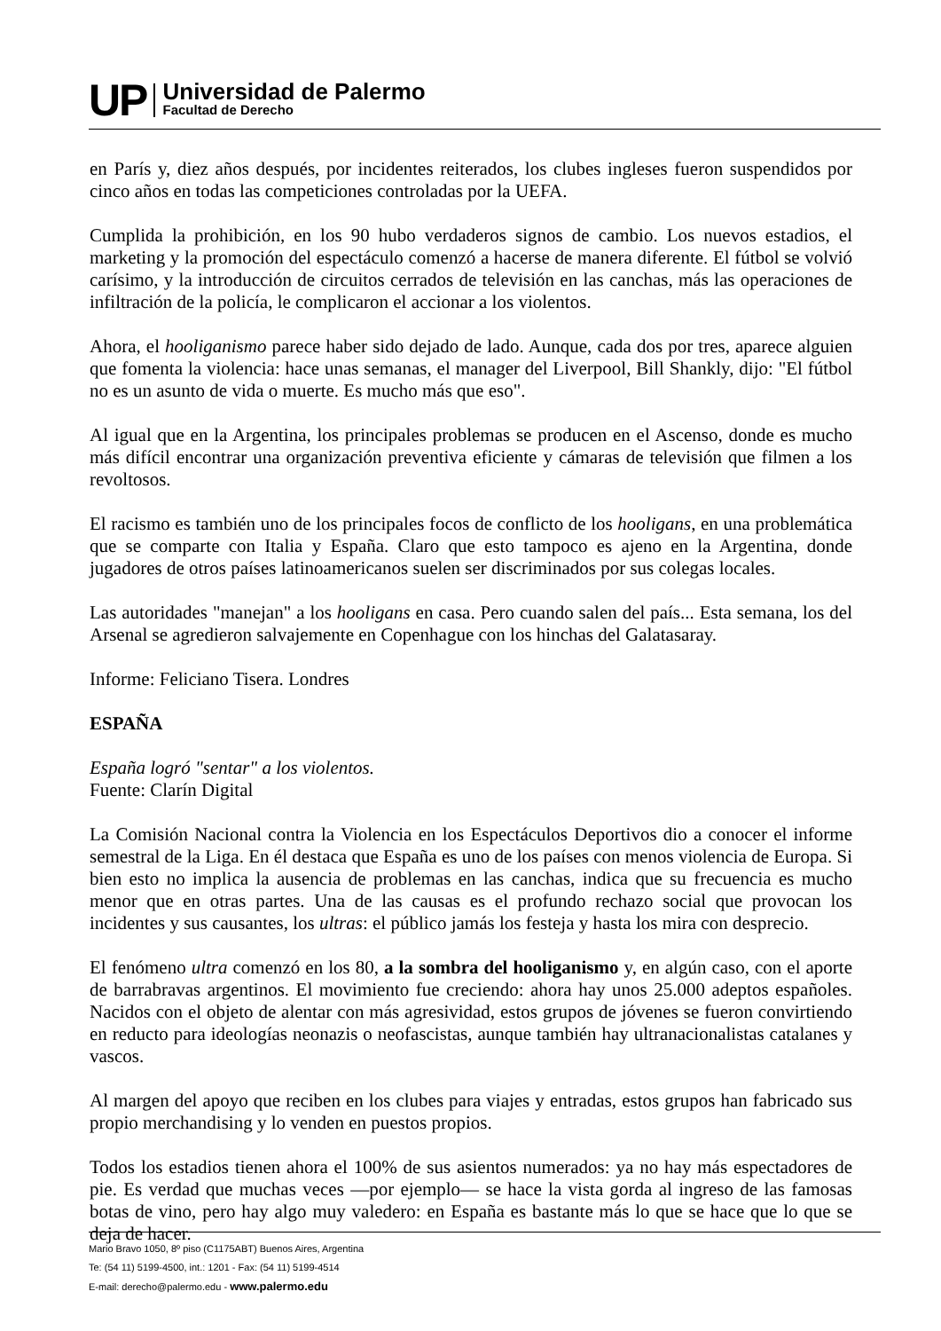UP
Universidad de Palermo
Facultad de Derecho
en París y, diez años después, por incidentes reiterados, los clubes ingleses fueron suspendidos por cinco años en todas las competiciones controladas por la UEFA.
Cumplida la prohibición, en los 90 hubo verdaderos signos de cambio. Los nuevos estadios, el marketing y la promoción del espectáculo comenzó a hacerse de manera diferente. El fútbol se volvió carísimo, y la introducción de circuitos cerrados de televisión en las canchas, más las operaciones de infiltración de la policía, le complicaron el accionar a los violentos.
Ahora, el hooliganismo parece haber sido dejado de lado. Aunque, cada dos por tres, aparece alguien que fomenta la violencia: hace unas semanas, el manager del Liverpool, Bill Shankly, dijo: "El fútbol no es un asunto de vida o muerte. Es mucho más que eso".
Al igual que en la Argentina, los principales problemas se producen en el Ascenso, donde es mucho más difícil encontrar una organización preventiva eficiente y cámaras de televisión que filmen a los revoltosos.
El racismo es también uno de los principales focos de conflicto de los hooligans, en una problemática que se comparte con Italia y España. Claro que esto tampoco es ajeno en la Argentina, donde jugadores de otros países latinoamericanos suelen ser discriminados por sus colegas locales.
Las autoridades "manejan" a los hooligans en casa. Pero cuando salen del país... Esta semana, los del Arsenal se agredieron salvajemente en Copenhague con los hinchas del Galatasaray.
Informe: Feliciano Tisera. Londres
ESPAÑA
España logró "sentar" a los violentos.
Fuente: Clarín Digital
La Comisión Nacional contra la Violencia en los Espectáculos Deportivos dio a conocer el informe semestral de la Liga. En él destaca que España es uno de los países con menos violencia de Europa. Si bien esto no implica la ausencia de problemas en las canchas, indica que su frecuencia es mucho menor que en otras partes. Una de las causas es el profundo rechazo social que provocan los incidentes y sus causantes, los ultras: el público jamás los festeja y hasta los mira con desprecio.
El fenómeno ultra comenzó en los 80, a la sombra del hooliganismo y, en algún caso, con el aporte de barrabravas argentinos. El movimiento fue creciendo: ahora hay unos 25.000 adeptos españoles. Nacidos con el objeto de alentar con más agresividad, estos grupos de jóvenes se fueron convirtiendo en reducto para ideologías neonazis o neofascistas, aunque también hay ultranacionalistas catalanes y vascos.
Al margen del apoyo que reciben en los clubes para viajes y entradas, estos grupos han fabricado sus propio merchandising y lo venden en puestos propios.
Todos los estadios tienen ahora el 100% de sus asientos numerados: ya no hay más espectadores de pie. Es verdad que muchas veces —por ejemplo— se hace la vista gorda al ingreso de las famosas botas de vino, pero hay algo muy valedero: en España es bastante más lo que se hace que lo que se deja de hacer.
Mario Bravo 1050, 8º piso (C1175ABT) Buenos Aires, Argentina
Te: (54 11) 5199-4500, int.: 1201 - Fax: (54 11) 5199-4514
E-mail: derecho@palermo.edu - www.palermo.edu